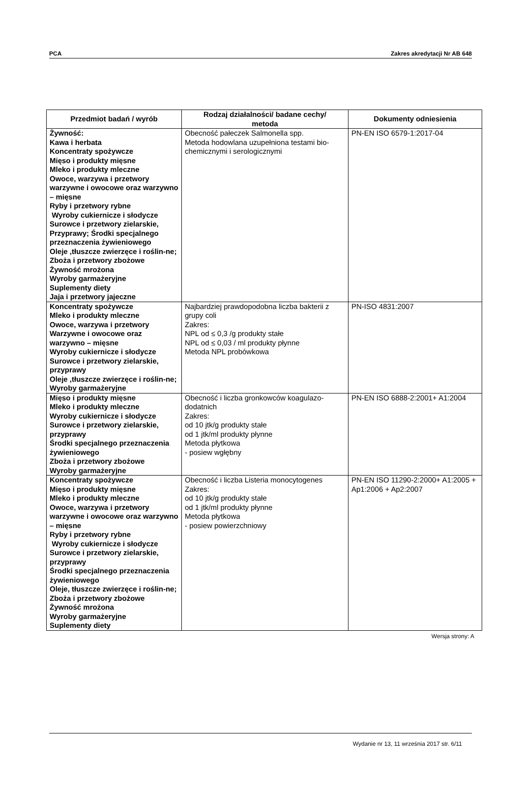PCA Zakres akredytacji Nr AB 648
| Przedmiot badań / wyrób | Rodzaj działalności/ badane cechy/ metoda | Dokumenty odniesienia |
| --- | --- | --- |
| Żywność: Kawa i herbata Koncentraty spożywcze Mięso i produkty mięsne Mleko i produkty mleczne Owoce, warzywa i przetwory warzywne i owocowe oraz warzywno – mięsne Ryby i przetwory rybne Wyroby cukiernicze i słodycze Surowce i przetwory zielarskie, Przyprawy; Środki specjalnego przeznaczenia żywieniowego Oleje ,tłuszcze zwierzęce i roślin-ne; Zboża i przetwory zbożowe Żywność mrożona Wyroby garmażeryjne Suplementy diety Jaja i przetwory jajeczne | Obecność pałeczek Salmonella spp. Metoda hodowlana uzupełniona testami bio-chemicznymi i serologicznymi | PN-EN ISO 6579-1:2017-04 |
| Koncentraty spożywcze Mleko i produkty mleczne Owoce, warzywa i przetwory Warzywne i owocowe oraz warzywno – mięsne Wyroby cukiernicze i słodycze Surowce i przetwory zielarskie, przyprawy Oleje ,tłuszcze zwierzęce i roślin-ne; Wyroby garmażeryjne | Najbardziej prawdopodobna liczba bakterii z grupy coli Zakres: NPL od ≤ 0,3 /g produkty stałe NPL od ≤ 0,03 / ml produkty płynne Metoda NPL probówkowa | PN-ISO 4831:2007 |
| Mięso i produkty mięsne Mleko i produkty mleczne Wyroby cukiernicze i słodycze Surowce i przetwory zielarskie, przyprawy Środki specjalnego przeznaczenia żywieniowego Zboża i przetwory zbożowe Wyroby garmażeryjne | Obecność i liczba gronkowców koagulazo-dodatnich Zakres: od 10 jtk/g produkty stałe od 1 jtk/ml produkty płynne Metoda płytkowa - posiew wgłębny | PN-EN ISO 6888-2:2001+ A1:2004 |
| Koncentraty spożywcze Mięso i produkty mięsne Mleko i produkty mleczne Owoce, warzywa i przetwory warzywne i owocowe oraz warzywno – mięsne Ryby i przetwory rybne Wyroby cukiernicze i słodycze Surowce i przetwory zielarskie, przyprawy Środki specjalnego przeznaczenia żywieniowego Oleje, tłuszcze zwierzęce i roślin-ne; Zboża i przetwory zbożowe Żywność mrożona Wyroby garmażeryjne Suplementy diety | Obecność i liczba Listeria monocytogenes Zakres: od 10 jtk/g produkty stałe od 1 jtk/ml produkty płynne Metoda płytkowa - posiew powierzchniowy | PN-EN ISO 11290-2:2000+ A1:2005 + Ap1:2006 + Ap2:2007 |
Wersja strony: A
Wydanie nr 13, 11 września 2017 str. 6/11